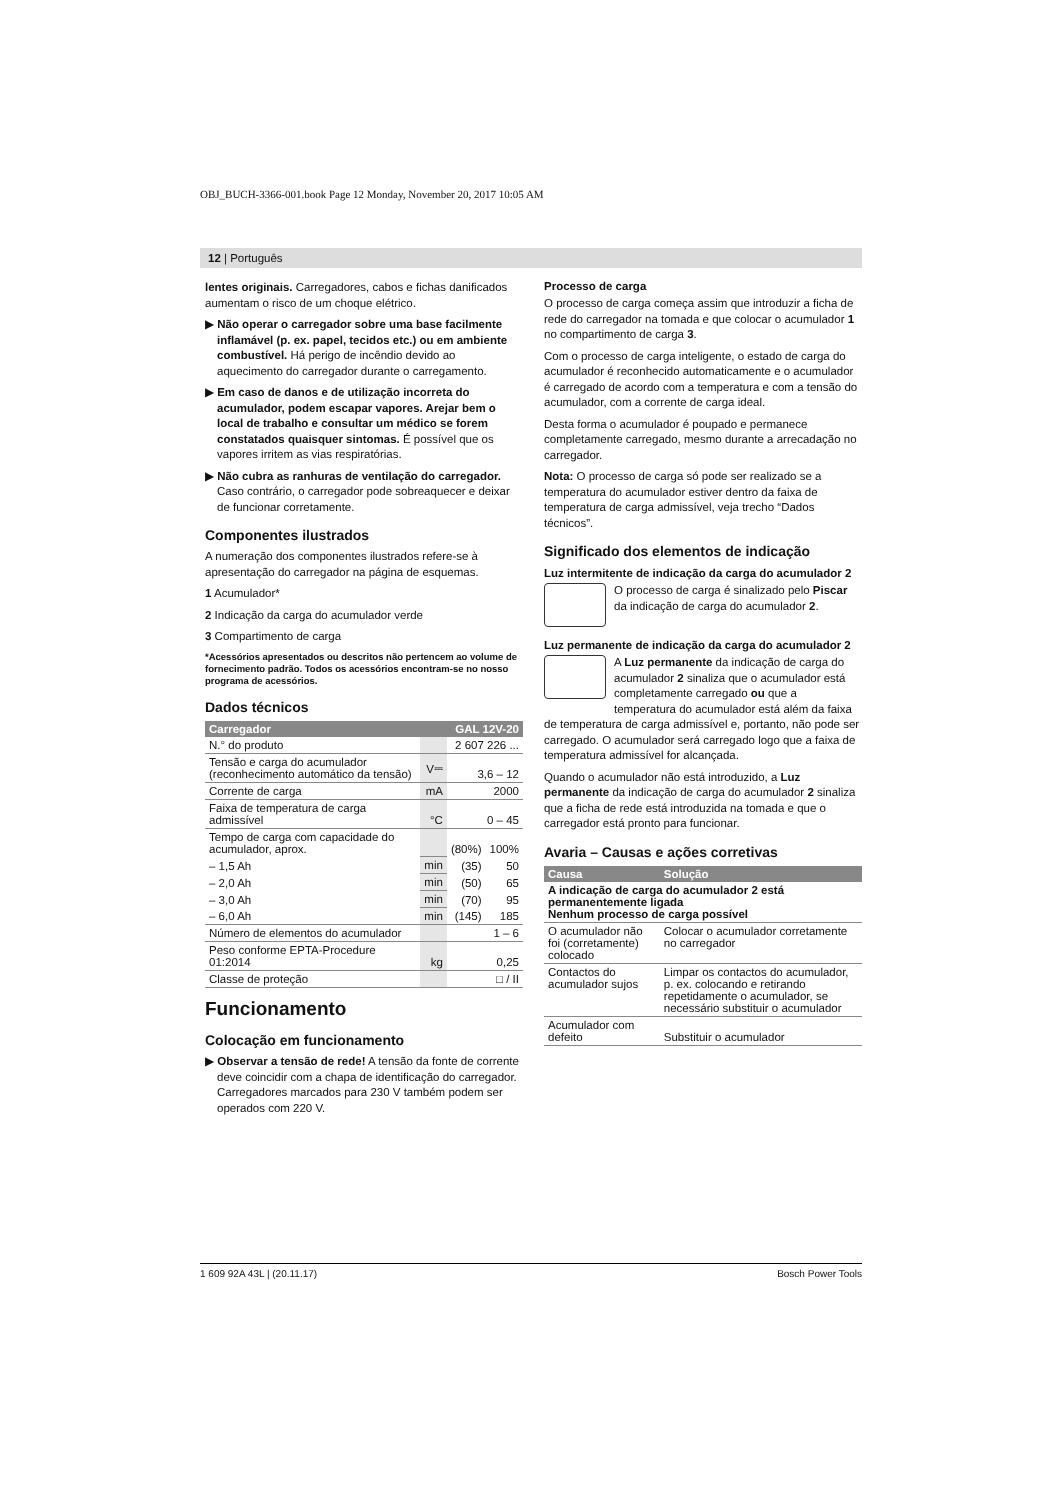OBJ_BUCH-3366-001.book Page 12 Monday, November 20, 2017 10:05 AM
12 | Português
lentes originais. Carregadores, cabos e fichas danificados aumentam o risco de um choque elétrico.
▶ Não operar o carregador sobre uma base facilmente inflamável (p. ex. papel, tecidos etc.) ou em ambiente combustível. Há perigo de incêndio devido ao aquecimento do carregador durante o carregamento.
▶ Em caso de danos e de utilização incorreta do acumulador, podem escapar vapores. Arejar bem o local de trabalho e consultar um médico se forem constatados quaisquer sintomas. É possível que os vapores irritem as vias respiratórias.
▶ Não cubra as ranhuras de ventilação do carregador. Caso contrário, o carregador pode sobreaquecer e deixar de funcionar corretamente.
Componentes ilustrados
A numeração dos componentes ilustrados refere-se à apresentação do carregador na página de esquemas.
1 Acumulador*
2 Indicação da carga do acumulador verde
3 Compartimento de carga
*Acessórios apresentados ou descritos não pertencem ao volume de fornecimento padrão. Todos os acessórios encontram-se no nosso programa de acessórios.
Dados técnicos
| Carregador | | GAL 12V-20 | |
| --- | --- | --- | --- |
| N.° do produto | | 2 607 226 ... | |
| Tensão e carga do acumulador (reconhecimento automático da tensão) | V⎓ | 3,6 – 12 | |
| Corrente de carga | mA | 2000 | |
| Faixa de temperatura de carga admissível | °C | 0 – 45 | |
| Tempo de carga com capacidade do acumulador, aprox. | | (80%) | 100% |
| – 1,5 Ah | min | (35) | 50 |
| – 2,0 Ah | min | (50) | 65 |
| – 3,0 Ah | min | (70) | 95 |
| – 6,0 Ah | min | (145) | 185 |
| Número de elementos do acumulador | | 1 – 6 | |
| Peso conforme EPTA-Procedure 01:2014 | kg | 0,25 | |
| Classe de proteção | | □ / II | |
Funcionamento
Colocação em funcionamento
▶ Observar a tensão de rede! A tensão da fonte de corrente deve coincidir com a chapa de identificação do carregador. Carregadores marcados para 230 V também podem ser operados com 220 V.
Processo de carga
O processo de carga começa assim que introduzir a ficha de rede do carregador na tomada e que colocar o acumulador 1 no compartimento de carga 3.
Com o processo de carga inteligente, o estado de carga do acumulador é reconhecido automaticamente e o acumulador é carregado de acordo com a temperatura e com a tensão do acumulador, com a corrente de carga ideal.
Desta forma o acumulador é poupado e permanece completamente carregado, mesmo durante a arrecadação no carregador.
Nota: O processo de carga só pode ser realizado se a temperatura do acumulador estiver dentro da faixa de temperatura de carga admissível, veja trecho “Dados técnicos”.
Significado dos elementos de indicação
Luz intermitente de indicação da carga do acumulador 2
O processo de carga é sinalizado pelo Piscar da indicação de carga do acumulador 2.
Luz permanente de indicação da carga do acumulador 2
A Luz permanente da indicação de carga do acumulador 2 sinaliza que o acumulador está completamente carregado ou que a temperatura do acumulador está além da faixa de temperatura de carga admissível e, portanto, não pode ser carregado. O acumulador será carregado logo que a faixa de temperatura admissível for alcançada.
Quando o acumulador não está introduzido, a Luz permanente da indicação de carga do acumulador 2 sinaliza que a ficha de rede está introduzida na tomada e que o carregador está pronto para funcionar.
Avaria – Causas e ações corretivas
| Causa | Solução |
| --- | --- |
| A indicação de carga do acumulador 2 está permanentemente ligada Nenhum processo de carga possível | |
| O acumulador não foi (corretamente) colocado | Colocar o acumulador corretamente no carregador |
| Contactos do acumulador sujos | Limpar os contactos do acumulador, p. ex. colocando e retirando repetidamente o acumulador, se necessário substituir o acumulador |
| Acumulador com defeito | Substituir o acumulador |
1 609 92A 43L | (20.11.17) Bosch Power Tools